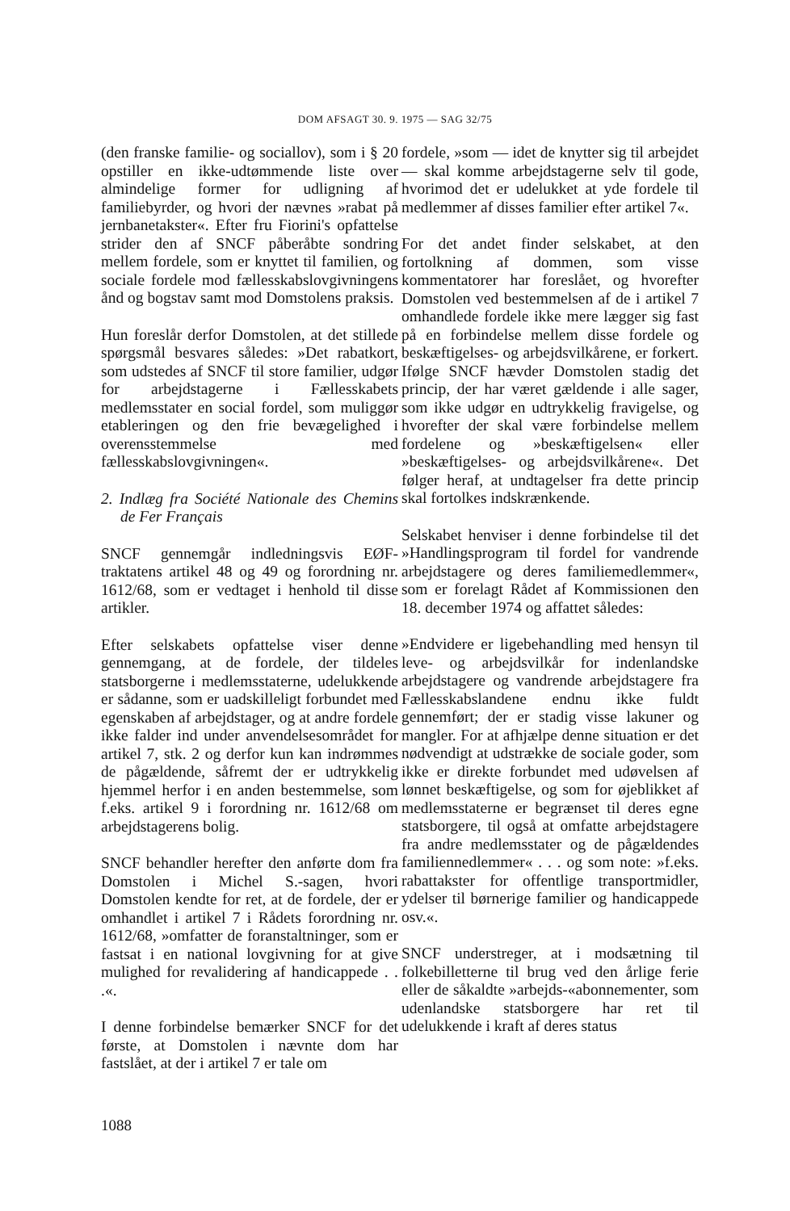DOM AFSAGT 30. 9. 1975 — SAG 32/75
(den franske familie- og sociallov), som i § 20 opstiller en ikke-udtømmende liste over almindelige former for udligning af familiebyrder, og hvori der nævnes »rabat på jernbanetakster«. Efter fru Fiorini's opfattelse strider den af SNCF påberåbte sondring mellem fordele, som er knyttet til familien, og sociale fordele mod fællesskabslovgivningens ånd og bogstav samt mod Domstolens praksis.
Hun foreslår derfor Domstolen, at det stillede spørgsmål besvares således: »Det rabatkort, som udstedes af SNCF til store familier, udgør for arbejdstagerne i Fællesskabets medlemsstater en social fordel, som muliggør etableringen og den frie bevægelighed i overensstemmelse med fællesskabslovgivningen«.
2. Indlæg fra Société Nationale des Chemins de Fer Français
SNCF gennemgår indledningsvis EØF-traktatens artikel 48 og 49 og forordning nr. 1612/68, som er vedtaget i henhold til disse artikler.
Efter selskabets opfattelse viser denne gennemgang, at de fordele, der tildeles statsborgerne i medlemsstaterne, udelukkende er sådanne, som er uadskilleligt forbundet med egenskaben af arbejdstager, og at andre fordele ikke falder ind under anvendelsesområdet for artikel 7, stk. 2 og derfor kun kan indrømmes de pågældende, såfremt der er udtrykkelig hjemmel herfor i en anden bestemmelse, som f.eks. artikel 9 i forordning nr. 1612/68 om arbejdstagerens bolig.
SNCF behandler herefter den anførte dom fra Domstolen i Michel S.-sagen, hvori Domstolen kendte for ret, at de fordele, der er omhandlet i artikel 7 i Rådets forordning nr. 1612/68, »omfatter de foranstaltninger, som er fastsat i en national lovgivning for at give mulighed for revalidering af handicappede . . .«.
I denne forbindelse bemærker SNCF for det første, at Domstolen i nævnte dom har fastslået, at der i artikel 7 er tale om
fordele, »som — idet de knytter sig til arbejdet — skal komme arbejdstagerne selv til gode, hvorimod det er udelukket at yde fordele til medlemmer af disses familier efter artikel 7«.
For det andet finder selskabet, at den fortolkning af dommen, som visse kommentatorer har foreslået, og hvorefter Domstolen ved bestemmelsen af de i artikel 7 omhandlede fordele ikke mere lægger sig fast på en forbindelse mellem disse fordele og beskæftigelses- og arbejdsvilkårene, er forkert. Ifølge SNCF hævder Domstolen stadig det princip, der har været gældende i alle sager, som ikke udgør en udtrykkelig fravigelse, og hvorefter der skal være forbindelse mellem fordelene og »beskæftigelsen« eller »beskæftigelses- og arbejdsvilkårene«. Det følger heraf, at undtagelser fra dette princip skal fortolkes indskrænkende.
Selskabet henviser i denne forbindelse til det »Handlingsprogram til fordel for vandrende arbejdstagere og deres familiemedlemmer«, som er forelagt Rådet af Kommissionen den 18. december 1974 og affattet således:
»Endvidere er ligebehandling med hensyn til leve- og arbejdsvilkår for indenlandske arbejdstagere og vandrende arbejdstagere fra Fællesskabslandene endnu ikke fuldt gennemført; der er stadig visse lakuner og mangler. For at afhjælpe denne situation er det nødvendigt at udstrække de sociale goder, som ikke er direkte forbundet med udøvelsen af lønnet beskæftigelse, og som for øjeblikket af medlemsstaterne er begrænset til deres egne statsborgere, til også at omfatte arbejdstagere fra andre medlemsstater og de pågældendes familiennedlemmer« . . . og som note: »f.eks. rabattakster for offentlige transportmidler, ydelser til børnerige familier og handicappede osv.«.
SNCF understreger, at i modsætning til folkebilletterne til brug ved den årlige ferie eller de såkaldte »arbejds-«abonnementer, som udenlandske statsborgere har ret til udelukkende i kraft af deres status
1088